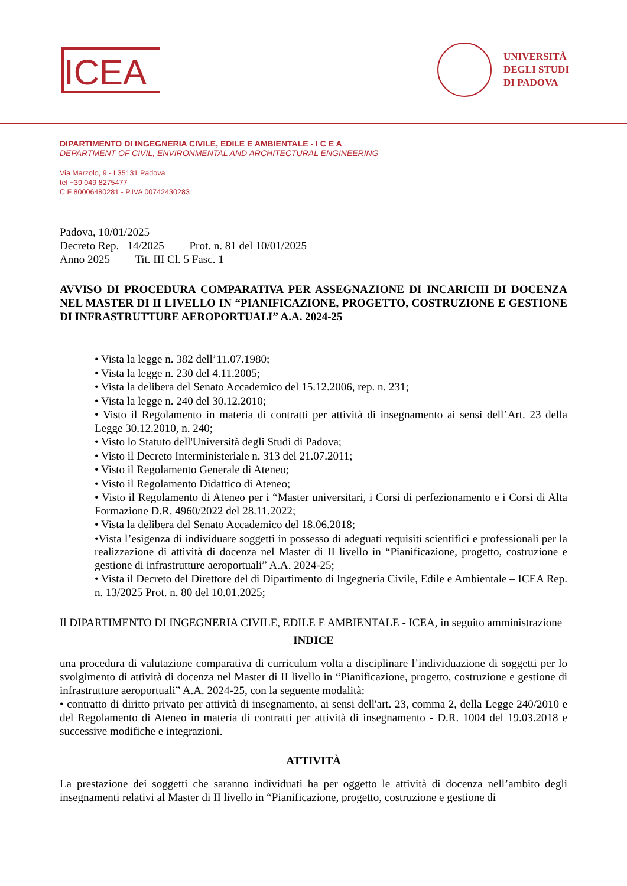ICEA
UNIVERSITÀ
DEGLI STUDI
DI PADOVA
DIPARTIMENTO DI INGEGNERIA CIVILE, EDILE E AMBIENTALE - I C E A
DEPARTMENT OF CIVIL, ENVIRONMENTAL AND ARCHITECTURAL ENGINEERING
Via Marzolo, 9 - I 35131 Padova
tel +39 049 8275477
C.F 80006480281 - P.IVA 00742430283
Padova, 10/01/2025
Decreto Rep. 14/2025 Prot. n. 81 del 10/01/2025
Anno 2025 Tit. III Cl. 5 Fasc. 1
AVVISO DI PROCEDURA COMPARATIVA PER ASSEGNAZIONE DI INCARICHI DI DOCENZA NEL MASTER DI II LIVELLO IN “PIANIFICAZIONE, PROGETTO, COSTRUZIONE E GESTIONE DI INFRASTRUTTURE AEROPORTUALI” A.A. 2024-25
• Vista la legge n. 382 dell’11.07.1980;
• Vista la legge n. 230 del 4.11.2005;
• Vista la delibera del Senato Accademico del 15.12.2006, rep. n. 231;
• Vista la legge n. 240 del 30.12.2010;
• Visto il Regolamento in materia di contratti per attività di insegnamento ai sensi dell’Art. 23 della Legge 30.12.2010, n. 240;
• Visto lo Statuto dell'Università degli Studi di Padova;
• Visto il Decreto Interministeriale n. 313 del 21.07.2011;
• Visto il Regolamento Generale di Ateneo;
• Visto il Regolamento Didattico di Ateneo;
• Visto il Regolamento di Ateneo per i “Master universitari, i Corsi di perfezionamento e i Corsi di Alta Formazione D.R. 4960/2022 del 28.11.2022;
• Vista la delibera del Senato Accademico del 18.06.2018;
•Vista l’esigenza di individuare soggetti in possesso di adeguati requisiti scientifici e professionali per la realizzazione di attività di docenza nel Master di II livello in “Pianificazione, progetto, costruzione e gestione di infrastrutture aeroportuali” A.A. 2024-25;
• Vista il Decreto del Direttore del di Dipartimento di Ingegneria Civile, Edile e Ambientale – ICEA Rep. n. 13/2025 Prot. n. 80 del 10.01.2025;
Il DIPARTIMENTO DI INGEGNERIA CIVILE, EDILE E AMBIENTALE - ICEA, in seguito amministrazione
INDICE
una procedura di valutazione comparativa di curriculum volta a disciplinare l’individuazione di soggetti per lo svolgimento di attività di docenza nel Master di II livello in “Pianificazione, progetto, costruzione e gestione di infrastrutture aeroportuali” A.A. 2024-25, con la seguente modalità:
• contratto di diritto privato per attività di insegnamento, ai sensi dell'art. 23, comma 2, della Legge 240/2010 e del Regolamento di Ateneo in materia di contratti per attività di insegnamento - D.R. 1004 del 19.03.2018 e successive modifiche e integrazioni.
ATTIVITÀ
La prestazione dei soggetti che saranno individuati ha per oggetto le attività di docenza nell’ambito degli insegnamenti relativi al Master di II livello in “Pianificazione, progetto, costruzione e gestione di